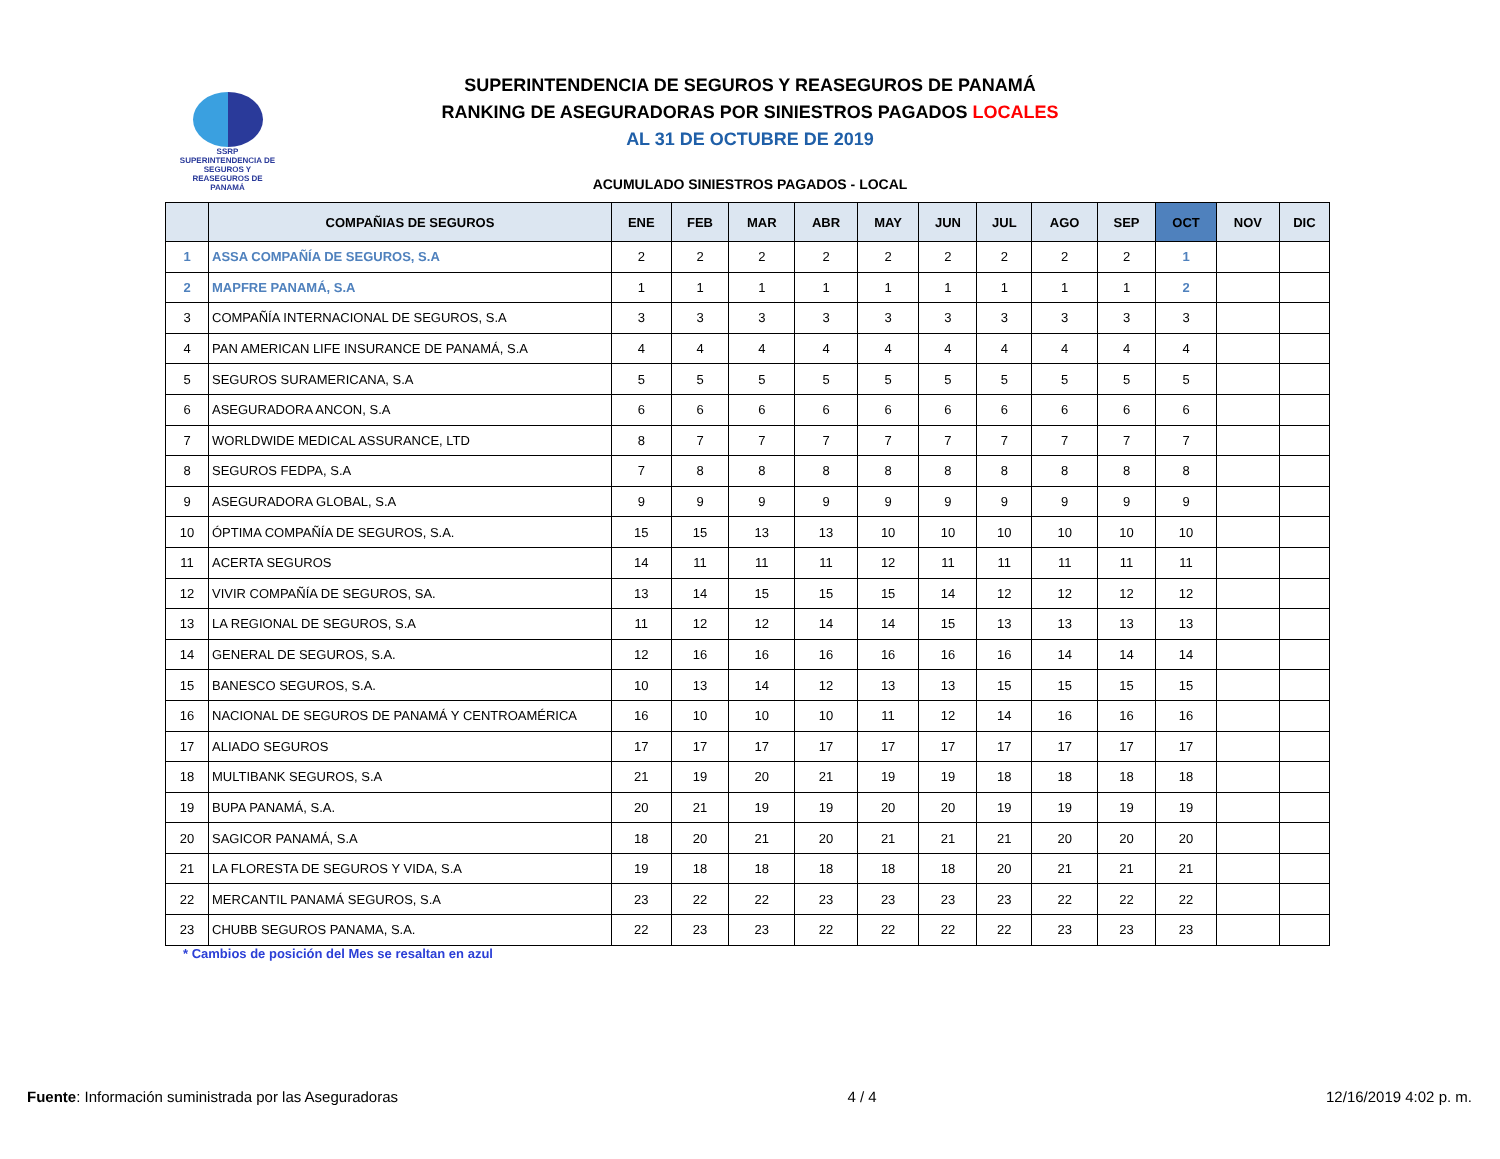SSRP
SUPERINTENDENCIA DE SEGUROS Y REASEGUROS DE PANAMÁ
SUPERINTENDENCIA DE SEGUROS Y REASEGUROS DE PANAMÁ
RANKING DE ASEGURADORAS POR SINIESTROS PAGADOS LOCALES
AL 31 DE OCTUBRE DE 2019
ACUMULADO SINIESTROS PAGADOS - LOCAL
| | COMPAÑIAS DE SEGUROS | ENE | FEB | MAR | ABR | MAY | JUN | JUL | AGO | SEP | OCT | NOV | DIC |
| --- | --- | --- | --- | --- | --- | --- | --- | --- | --- | --- | --- | --- | --- |
| 1 | ASSA COMPAÑÍA DE SEGUROS, S.A | 2 | 2 | 2 | 2 | 2 | 2 | 2 | 2 | 2 | 1 | | |
| 2 | MAPFRE PANAMÁ, S.A | 1 | 1 | 1 | 1 | 1 | 1 | 1 | 1 | 1 | 2 | | |
| 3 | COMPAÑÍA INTERNACIONAL DE SEGUROS, S.A | 3 | 3 | 3 | 3 | 3 | 3 | 3 | 3 | 3 | 3 | | |
| 4 | PAN AMERICAN LIFE INSURANCE DE PANAMÁ, S.A | 4 | 4 | 4 | 4 | 4 | 4 | 4 | 4 | 4 | 4 | | |
| 5 | SEGUROS SURAMERICANA, S.A | 5 | 5 | 5 | 5 | 5 | 5 | 5 | 5 | 5 | 5 | | |
| 6 | ASEGURADORA ANCON, S.A | 6 | 6 | 6 | 6 | 6 | 6 | 6 | 6 | 6 | 6 | | |
| 7 | WORLDWIDE MEDICAL ASSURANCE, LTD | 8 | 7 | 7 | 7 | 7 | 7 | 7 | 7 | 7 | 7 | | |
| 8 | SEGUROS FEDPA, S.A | 7 | 8 | 8 | 8 | 8 | 8 | 8 | 8 | 8 | 8 | | |
| 9 | ASEGURADORA GLOBAL, S.A | 9 | 9 | 9 | 9 | 9 | 9 | 9 | 9 | 9 | 9 | | |
| 10 | ÓPTIMA COMPAÑÍA DE SEGUROS, S.A. | 15 | 15 | 13 | 13 | 10 | 10 | 10 | 10 | 10 | 10 | | |
| 11 | ACERTA SEGUROS | 14 | 11 | 11 | 11 | 12 | 11 | 11 | 11 | 11 | 11 | | |
| 12 | VIVIR COMPAÑÍA DE SEGUROS, SA. | 13 | 14 | 15 | 15 | 15 | 14 | 12 | 12 | 12 | 12 | | |
| 13 | LA REGIONAL DE SEGUROS, S.A | 11 | 12 | 12 | 14 | 14 | 15 | 13 | 13 | 13 | 13 | | |
| 14 | GENERAL DE SEGUROS, S.A. | 12 | 16 | 16 | 16 | 16 | 16 | 16 | 14 | 14 | 14 | | |
| 15 | BANESCO SEGUROS, S.A. | 10 | 13 | 14 | 12 | 13 | 13 | 15 | 15 | 15 | 15 | | |
| 16 | NACIONAL DE SEGUROS DE PANAMÁ Y CENTROAMÉRICA | 16 | 10 | 10 | 10 | 11 | 12 | 14 | 16 | 16 | 16 | | |
| 17 | ALIADO SEGUROS | 17 | 17 | 17 | 17 | 17 | 17 | 17 | 17 | 17 | 17 | | |
| 18 | MULTIBANK SEGUROS, S.A | 21 | 19 | 20 | 21 | 19 | 19 | 18 | 18 | 18 | 18 | | |
| 19 | BUPA PANAMÁ, S.A. | 20 | 21 | 19 | 19 | 20 | 20 | 19 | 19 | 19 | 19 | | |
| 20 | SAGICOR PANAMÁ, S.A | 18 | 20 | 21 | 20 | 21 | 21 | 21 | 20 | 20 | 20 | | |
| 21 | LA FLORESTA DE SEGUROS Y VIDA, S.A | 19 | 18 | 18 | 18 | 18 | 18 | 20 | 21 | 21 | 21 | | |
| 22 | MERCANTIL PANAMÁ SEGUROS, S.A | 23 | 22 | 22 | 23 | 23 | 23 | 23 | 22 | 22 | 22 | | |
| 23 | CHUBB SEGUROS PANAMA, S.A. | 22 | 23 | 23 | 22 | 22 | 22 | 22 | 23 | 23 | 23 | | |
* Cambios de posición del Mes se resaltan en azul
Fuente: Información suministrada por las Aseguradoras 4 / 4 12/16/2019 4:02 p. m.